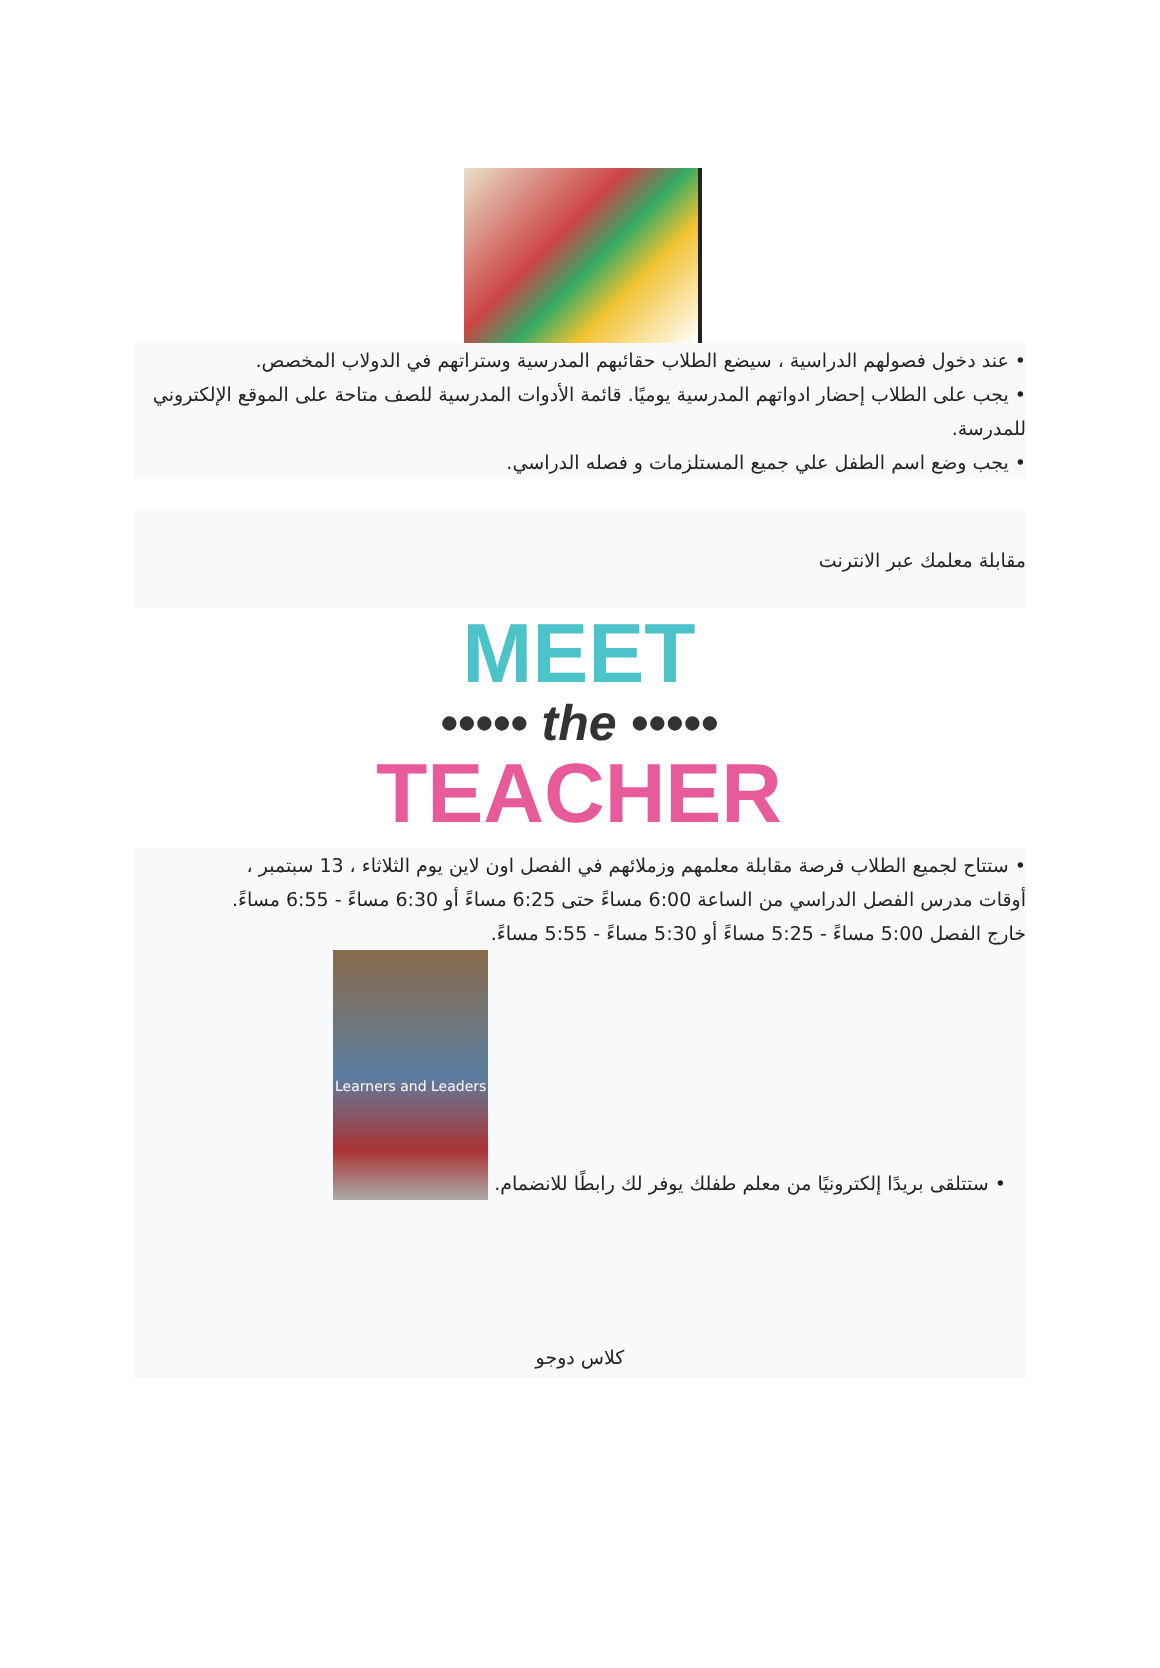• عند دخول فصولهم الدراسية ، سيضع الطلاب حقائبهم المدرسية وستراتهم في الدولاب المخصص.
• يجب على الطلاب إحضار ادواتهم المدرسية يوميًا. قائمة الأدوات المدرسية للصف متاحة على الموقع الإلكتروني للمدرسة.
• يجب وضع اسم الطفل علي جميع المستلزمات و فصله الدراسي.
مقابلة معلمك عبر الانترنت
MEET
••••• the •••••
TEACHER
• ستتاح لجميع الطلاب فرصة مقابلة معلمهم وزملائهم في الفصل اون لاين يوم الثلاثاء ، 13 سبتمبر ،
أوقات مدرس الفصل الدراسي من الساعة 6:00 مساءً حتى 6:25 مساءً أو 6:30 مساءً - 6:55 مساءً.
خارج الفصل 5:00 مساءً - 5:25 مساءً أو 5:30 مساءً - 5:55 مساءً.
• ستتلقى بريدًا إلكترونيًا من معلم طفلك يوفر لك رابطًا للانضمام.
Learners and Leaders
كلاس دوجو